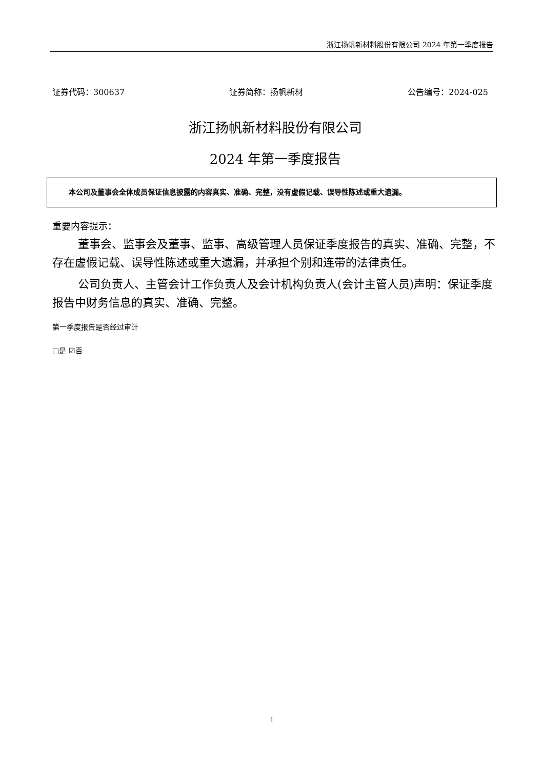浙江扬帆新材料股份有限公司 2024 年第一季度报告
证券代码：300637 证券简称：扬帆新材 公告编号：2024-025
浙江扬帆新材料股份有限公司
2024 年第一季度报告
本公司及董事会全体成员保证信息披露的内容真实、准确、完整，没有虚假记载、误导性陈述或重大遗漏。
重要内容提示：
董事会、监事会及董事、监事、高级管理人员保证季度报告的真实、准确、完整，不存在虚假记载、误导性陈述或重大遗漏，并承担个别和连带的法律责任。
公司负责人、主管会计工作负责人及会计机构负责人(会计主管人员)声明：保证季度报告中财务信息的真实、准确、完整。
第一季度报告是否经过审计
□是 ☑否
1